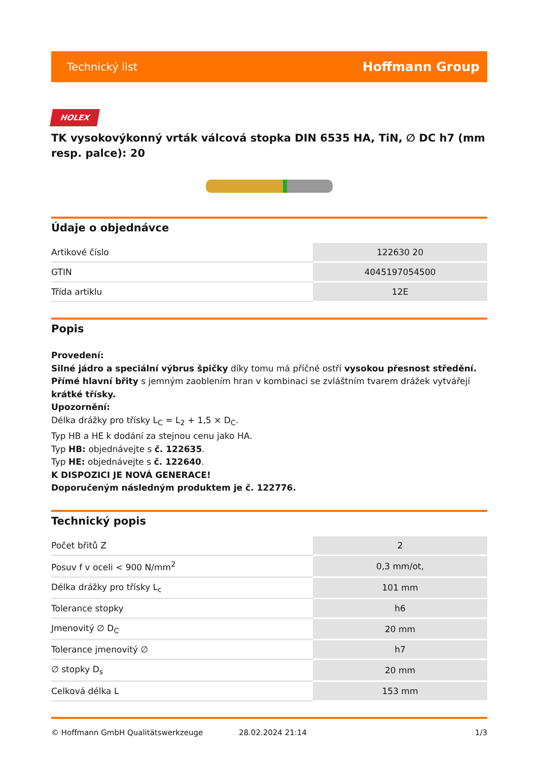Technický list Hoffmann Group
HOLEX
TK vysokovýkonný vrták válcová stopka DIN 6535 HA, TiN, ∅ DC h7 (mm resp. palce): 20
Údaje o objednávce
| Artikové číslo | 122630 20 |
| GTIN | 4045197054500 |
| Třída artiklu | 12E |
Popis
Provedení:
Silné jádro a speciální výbrus špičky díky tomu má příčné ostří vysokou přesnost středění.
Přímé hlavní břity s jemným zaoblením hran v kombinaci se zvláštním tvarem drážek vytvářejí krátké třísky.
Upozornění:
Délka drážky pro třísky L<sub>C</sub> = L<sub>2</sub> + 1,5 × D<sub>C</sub>.
Typ HB a HE k dodání za stejnou cenu jako HA.
Typ HB: objednávejte s č. 122635.
Typ HE: objednávejte s č. 122640.
K DISPOZICI JE NOVÁ GENERACE!
Doporučeným následným produktem je č. 122776.
Technický popis
| Počet břitů Z | 2 |
| Posuv f v oceli < 900 N/mm<sup>2</sup> | 0,3 mm/ot, |
| Délka drážky pro třísky L<sub>c</sub> | 101 mm |
| Tolerance stopky | h6 |
| Jmenovitý ∅ D<sub>C</sub> | 20 mm |
| Tolerance jmenovitý ∅ | h7 |
| ∅ stopky D<sub>s</sub> | 20 mm |
| Celková délka L | 153 mm |
© Hoffmann GmbH Qualitätswerkzeuge 28.02.2024 21:14 1/3